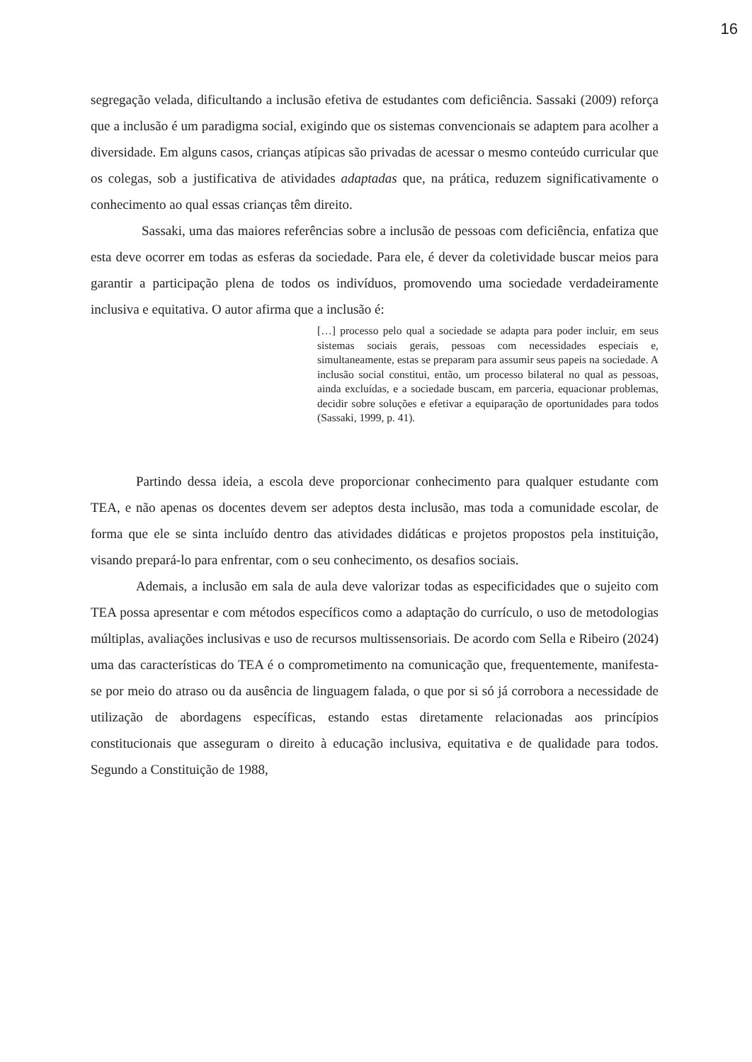16
segregação velada, dificultando a inclusão efetiva de estudantes com deficiência. Sassaki (2009) reforça que a inclusão é um paradigma social, exigindo que os sistemas convencionais se adaptem para acolher a diversidade. Em alguns casos, crianças atípicas são privadas de acessar o mesmo conteúdo curricular que os colegas, sob a justificativa de atividades adaptadas que, na prática, reduzem significativamente o conhecimento ao qual essas crianças têm direito.
Sassaki, uma das maiores referências sobre a inclusão de pessoas com deficiência, enfatiza que esta deve ocorrer em todas as esferas da sociedade. Para ele, é dever da coletividade buscar meios para garantir a participação plena de todos os indivíduos, promovendo uma sociedade verdadeiramente inclusiva e equitativa. O autor afirma que a inclusão é:
[…] processo pelo qual a sociedade se adapta para poder incluir, em seus sistemas sociais gerais, pessoas com necessidades especiais e, simultaneamente, estas se preparam para assumir seus papeis na sociedade. A inclusão social constitui, então, um processo bilateral no qual as pessoas, ainda excluídas, e a sociedade buscam, em parceria, equacionar problemas, decidir sobre soluções e efetivar a equiparação de oportunidades para todos (Sassaki, 1999, p. 41).
Partindo dessa ideia, a escola deve proporcionar conhecimento para qualquer estudante com TEA, e não apenas os docentes devem ser adeptos desta inclusão, mas toda a comunidade escolar, de forma que ele se sinta incluído dentro das atividades didáticas e projetos propostos pela instituição, visando prepará-lo para enfrentar, com o seu conhecimento, os desafios sociais.
Ademais, a inclusão em sala de aula deve valorizar todas as especificidades que o sujeito com TEA possa apresentar e com métodos específicos como a adaptação do currículo, o uso de metodologias múltiplas, avaliações inclusivas e uso de recursos multissensoriais. De acordo com Sella e Ribeiro (2024) uma das características do TEA é o comprometimento na comunicação que, frequentemente, manifesta-se por meio do atraso ou da ausência de linguagem falada, o que por si só já corrobora a necessidade de utilização de abordagens específicas, estando estas diretamente relacionadas aos princípios constitucionais que asseguram o direito à educação inclusiva, equitativa e de qualidade para todos. Segundo a Constituição de 1988,